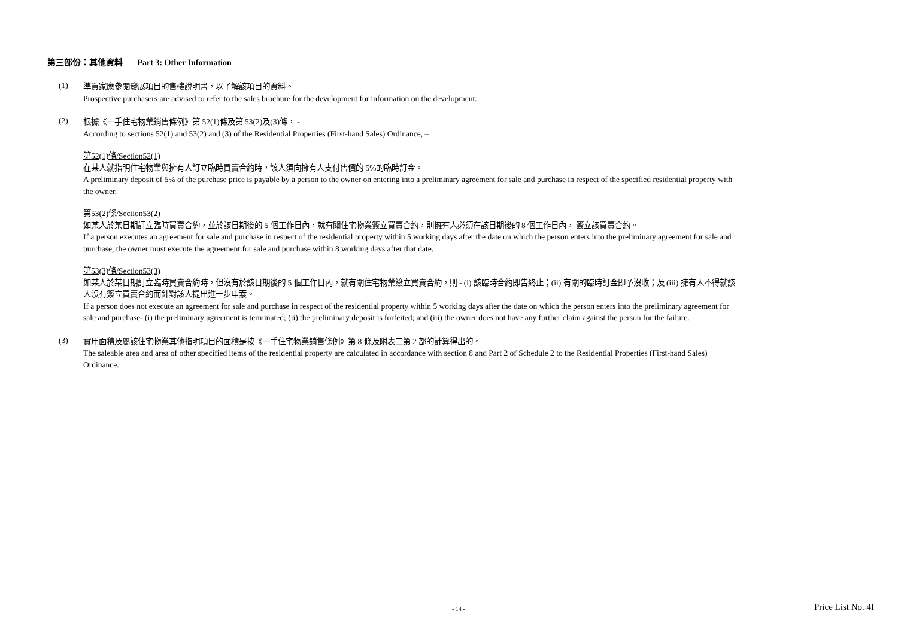第三部份：其他資料 Part 3: Other Information
(1)
準買家應參閱發展項目的售樓說明書，以了解該項目的資料。
Prospective purchasers are advised to refer to the sales brochure for the development for information on the development.
(2)
根據《一手住宅物業銷售條例》第 52(1)條及第 53(2)及(3)條， -
According to sections 52(1) and 53(2) and (3) of the Residential Properties (First-hand Sales) Ordinance, –
第52(1)條/Section52(1)
在某人就指明住宅物業與擁有人訂立臨時買賣合約時，該人須向擁有人支付售價的 5%的臨時訂金。
A preliminary deposit of 5% of the purchase price is payable by a person to the owner on entering into a preliminary agreement for sale and purchase in respect of the specified residential property with the owner.
第53(2)條/Section53(2)
如某人於某日期訂立臨時買賣合約，並於該日期後的 5 個工作日內，就有關住宅物業簽立買賣合約，則擁有人必須在該日期後的 8 個工作日內， 簽立該買賣合約。
If a person executes an agreement for sale and purchase in respect of the residential property within 5 working days after the date on which the person enters into the preliminary agreement for sale and purchase, the owner must execute the agreement for sale and purchase within 8 working days after that date.
第53(3)條/Section53(3)
如某人於某日期訂立臨時買賣合約時，但沒有於該日期後的 5 個工作日內，就有關住宅物業簽立買賣合約，則 - (i) 該臨時合約即告終止；(ii) 有關的臨時訂金即予沒收；及 (iii) 擁有人不得就該人沒有簽立買賣合約而針對該人提出進一步申索。
If a person does not execute an agreement for sale and purchase in respect of the residential property within 5 working days after the date on which the person enters into the preliminary agreement for sale and purchase- (i) the preliminary agreement is terminated; (ii) the preliminary deposit is forfeited; and (iii) the owner does not have any further claim against the person for the failure.
(3)
實用面積及屬該住宅物業其他指明項目的面積是按《一手住宅物業銷售條例》第 8 條及附表二第 2 部的計算得出的。
The saleable area and area of other specified items of the residential property are calculated in accordance with section 8 and Part 2 of Schedule 2 to the Residential Properties (First-hand Sales) Ordinance.
- 14 - Price List No. 4I